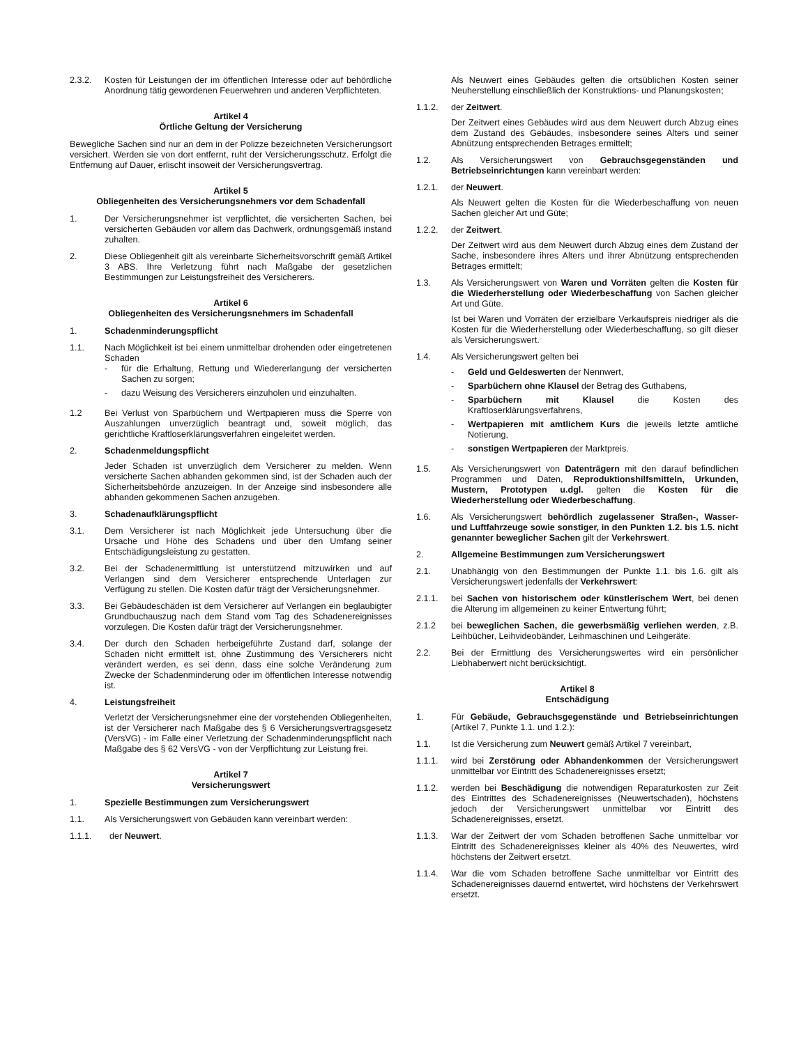2.3.2. Kosten für Leistungen der im öffentlichen Interesse oder auf behördliche Anordnung tätig gewordenen Feuerwehren und anderen Verpflichteten.
Artikel 4
Örtliche Geltung der Versicherung
Bewegliche Sachen sind nur an dem in der Polizze bezeichneten Versicherungsort versichert. Werden sie von dort entfernt, ruht der Versicherungsschutz. Erfolgt die Entfernung auf Dauer, erlischt insoweit der Versicherungsvertrag.
Artikel 5
Obliegenheiten des Versicherungsnehmers vor dem Schadenfall
1. Der Versicherungsnehmer ist verpflichtet, die versicherten Sachen, bei versicherten Gebäuden vor allem das Dachwerk, ordnungsgemäß instand zuhalten.
2. Diese Obliegenheit gilt als vereinbarte Sicherheitsvorschrift gemäß Artikel 3 ABS. Ihre Verletzung führt nach Maßgabe der gesetzlichen Bestimmungen zur Leistungsfreiheit des Versicherers.
Artikel 6
Obliegenheiten des Versicherungsnehmers im Schadenfall
1. Schadenminderungspflicht
1.1. Nach Möglichkeit ist bei einem unmittelbar drohenden oder eingetretenen Schaden
- für die Erhaltung, Rettung und Wiedererlangung der versicherten Sachen zu sorgen;
- dazu Weisung des Versicherers einzuholen und einzuhalten.
1.2 Bei Verlust von Sparbüchern und Wertpapieren muss die Sperre von Auszahlungen unverzüglich beantragt und, soweit möglich, das gerichtliche Kraftloserklärungsverfahren eingeleitet werden.
2. Schadenmeldungspflicht
Jeder Schaden ist unverzüglich dem Versicherer zu melden. Wenn versicherte Sachen abhanden gekommen sind, ist der Schaden auch der Sicherheitsbehörde anzuzeigen. In der Anzeige sind insbesondere alle abhanden gekommenen Sachen anzugeben.
3. Schadenaufklärungspflicht
3.1. Dem Versicherer ist nach Möglichkeit jede Untersuchung über die Ursache und Höhe des Schadens und über den Umfang seiner Entschädigungsleistung zu gestatten.
3.2. Bei der Schadenermittlung ist unterstützend mitzuwirken und auf Verlangen sind dem Versicherer entsprechende Unterlagen zur Verfügung zu stellen. Die Kosten dafür trägt der Versicherungsnehmer.
3.3. Bei Gebäudeschäden ist dem Versicherer auf Verlangen ein beglaubigter Grundbuchauszug nach dem Stand vom Tag des Schadenereignisses vorzulegen. Die Kosten dafür trägt der Versicherungsnehmer.
3.4. Der durch den Schaden herbeigeführte Zustand darf, solange der Schaden nicht ermittelt ist, ohne Zustimmung des Versicherers nicht verändert werden, es sei denn, dass eine solche Veränderung zum Zwecke der Schadenminderung oder im öffentlichen Interesse notwendig ist.
4. Leistungsfreiheit
Verletzt der Versicherungsnehmer eine der vorstehenden Obliegenheiten, ist der Versicherer nach Maßgabe des § 6 Versicherungsvertragsgesetz (VersVG) - im Falle einer Verletzung der Schadenminderungspflicht nach Maßgabe des § 62 VersVG - von der Verpflichtung zur Leistung frei.
Artikel 7
Versicherungswert
1. Spezielle Bestimmungen zum Versicherungswert
1.1. Als Versicherungswert von Gebäuden kann vereinbart werden:
1.1.1. der Neuwert.
Als Neuwert eines Gebäudes gelten die ortsüblichen Kosten seiner Neuherstellung einschließlich der Konstruktions- und Planungskosten;
1.1.2. der Zeitwert.
Der Zeitwert eines Gebäudes wird aus dem Neuwert durch Abzug eines dem Zustand des Gebäudes, insbesondere seines Alters und seiner Abnützung entsprechenden Betrages ermittelt;
1.2. Als Versicherungswert von Gebrauchsgegenständen und Betriebseinrichtungen kann vereinbart werden:
1.2.1. der Neuwert.
Als Neuwert gelten die Kosten für die Wiederbeschaffung von neuen Sachen gleicher Art und Güte;
1.2.2. der Zeitwert.
Der Zeitwert wird aus dem Neuwert durch Abzug eines dem Zustand der Sache, insbesondere ihres Alters und ihrer Abnützung entsprechenden Betrages ermittelt;
1.3. Als Versicherungswert von Waren und Vorräten gelten die Kosten für die Wiederherstellung oder Wiederbeschaffung von Sachen gleicher Art und Güte.
Ist bei Waren und Vorräten der erzielbare Verkaufspreis niedriger als die Kosten für die Wiederherstellung oder Wiederbeschaffung, so gilt dieser als Versicherungswert.
1.4. Als Versicherungswert gelten bei
- Geld und Geldeswerten der Nennwert,
- Sparbüchern ohne Klausel der Betrag des Guthabens,
- Sparbüchern mit Klausel die Kosten des Kraftloserklärungsverfahrens,
- Wertpapieren mit amtlichem Kurs die jeweils letzte amtliche Notierung,
- sonstigen Wertpapieren der Marktpreis.
1.5. Als Versicherungswert von Datenträgern mit den darauf befindlichen Programmen und Daten, Reproduktionshilfsmitteln, Urkunden, Mustern, Prototypen u.dgl. gelten die Kosten für die Wiederherstellung oder Wiederbeschaffung.
1.6. Als Versicherungswert behördlich zugelassener Straßen-, Wasser- und Luftfahrzeuge sowie sonstiger, in den Punkten 1.2. bis 1.5. nicht genannter beweglicher Sachen gilt der Verkehrswert.
2. Allgemeine Bestimmungen zum Versicherungswert
2.1. Unabhängig von den Bestimmungen der Punkte 1.1. bis 1.6. gilt als Versicherungswert jedenfalls der Verkehrswert:
2.1.1. bei Sachen von historischem oder künstlerischem Wert, bei denen die Alterung im allgemeinen zu keiner Entwertung führt;
2.1.2 bei beweglichen Sachen, die gewerbsmäßig verliehen werden, z.B. Leihbücher, Leihvideobänder, Leihmaschinen und Leihgeräte.
2.2. Bei der Ermittlung des Versicherungswertes wird ein persönlicher Liebhaberwert nicht berücksichtigt.
Artikel 8
Entschädigung
1. Für Gebäude, Gebrauchsgegenstände und Betriebseinrichtungen (Artikel 7, Punkte 1.1. und 1.2.):
1.1. Ist die Versicherung zum Neuwert gemäß Artikel 7 vereinbart,
1.1.1. wird bei Zerstörung oder Abhandenkommen der Versicherungswert unmittelbar vor Eintritt des Schadenereignisses ersetzt;
1.1.2. werden bei Beschädigung die notwendigen Reparaturkosten zur Zeit des Eintrittes des Schadenereignisses (Neuwertschaden), höchstens jedoch der Versicherungswert unmittelbar vor Eintritt des Schadenereignisses, ersetzt.
1.1.3. War der Zeitwert der vom Schaden betroffenen Sache unmittelbar vor Eintritt des Schadenereignisses kleiner als 40% des Neuwertes, wird höchstens der Zeitwert ersetzt.
1.1.4. War die vom Schaden betroffene Sache unmittelbar vor Eintritt des Schadenereignisses dauernd entwertet, wird höchstens der Verkehrswert ersetzt.